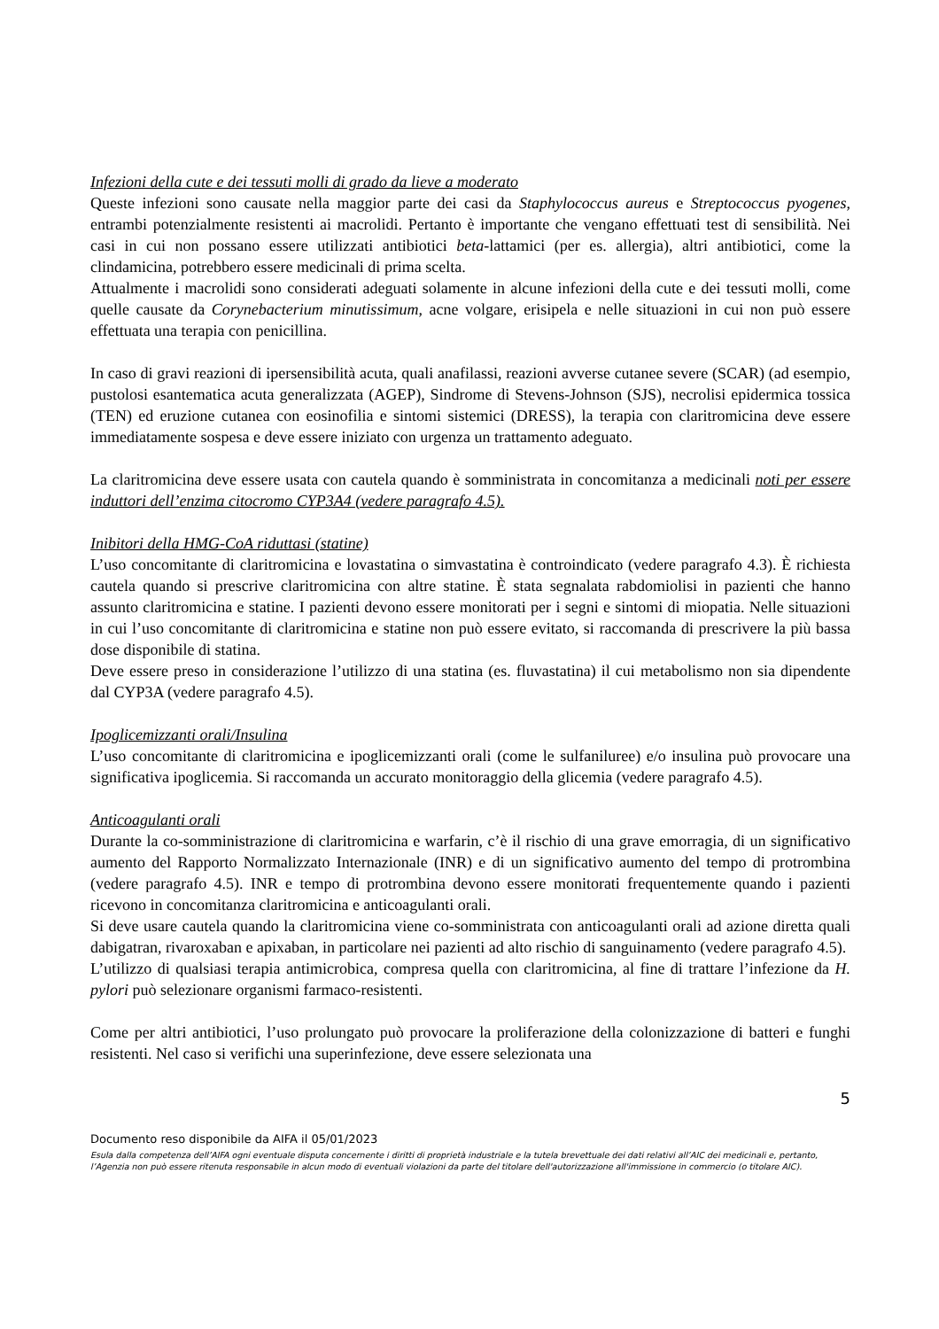Infezioni della cute e dei tessuti molli di grado da lieve a moderato
Queste infezioni sono causate nella maggior parte dei casi da Staphylococcus aureus e Streptococcus pyogenes, entrambi potenzialmente resistenti ai macrolidi. Pertanto è importante che vengano effettuati test di sensibilità. Nei casi in cui non possano essere utilizzati antibiotici beta-lattamici (per es. allergia), altri antibiotici, come la clindamicina, potrebbero essere medicinali di prima scelta.
Attualmente i macrolidi sono considerati adeguati solamente in alcune infezioni della cute e dei tessuti molli, come quelle causate da Corynebacterium minutissimum, acne volgare, erisipela e nelle situazioni in cui non può essere effettuata una terapia con penicillina.
In caso di gravi reazioni di ipersensibilità acuta, quali anafilassi, reazioni avverse cutanee severe (SCAR) (ad esempio, pustolosi esantematica acuta generalizzata (AGEP), Sindrome di Stevens-Johnson (SJS), necrolisi epidermica tossica (TEN) ed eruzione cutanea con eosinofilia e sintomi sistemici (DRESS), la terapia con claritromicina deve essere immediatamente sospesa e deve essere iniziato con urgenza un trattamento adeguato.
La claritromicina deve essere usata con cautela quando è somministrata in concomitanza a medicinali noti per essere induttori dell’enzima citocromo CYP3A4 (vedere paragrafo 4.5).
Inibitori della HMG-CoA riduttasi (statine)
L’uso concomitante di claritromicina e lovastatina o simvastatina è controindicato (vedere paragrafo 4.3). È richiesta cautela quando si prescrive claritromicina con altre statine. È stata segnalata rabdomiolisi in pazienti che hanno assunto claritromicina e statine. I pazienti devono essere monitorati per i segni e sintomi di miopatia. Nelle situazioni in cui l’uso concomitante di claritromicina e statine non può essere evitato, si raccomanda di prescrivere la più bassa dose disponibile di statina.
Deve essere preso in considerazione l’utilizzo di una statina (es. fluvastatina) il cui metabolismo non sia dipendente dal CYP3A (vedere paragrafo 4.5).
Ipoglicemizzanti orali/Insulina
L’uso concomitante di claritromicina e ipoglicemizzanti orali (come le sulfaniluree) e/o insulina può provocare una significativa ipoglicemia. Si raccomanda un accurato monitoraggio della glicemia (vedere paragrafo 4.5).
Anticoagulanti orali
Durante la co-somministrazione di claritromicina e warfarin, c’è il rischio di una grave emorragia, di un significativo aumento del Rapporto Normalizzato Internazionale (INR) e di un significativo aumento del tempo di protrombina (vedere paragrafo 4.5). INR e tempo di protrombina devono essere monitorati frequentemente quando i pazienti ricevono in concomitanza claritromicina e anticoagulanti orali.
Si deve usare cautela quando la claritromicina viene co-somministrata con anticoagulanti orali ad azione diretta quali dabigatran, rivaroxaban e apixaban, in particolare nei pazienti ad alto rischio di sanguinamento (vedere paragrafo 4.5).
L’utilizzo di qualsiasi terapia antimicrobica, compresa quella con claritromicina, al fine di trattare l’infezione da H. pylori può selezionare organismi farmaco-resistenti.
Come per altri antibiotici, l’uso prolungato può provocare la proliferazione della colonizzazione di batteri e funghi resistenti. Nel caso si verifichi una superinfezione, deve essere selezionata una
5
Documento reso disponibile da AIFA il 05/01/2023
Esula dalla competenza dell’AIFA ogni eventuale disputa concernente i diritti di proprietà industriale e la tutela brevettuale dei dati relativi all’AIC dei medicinali e, pertanto, l’Agenzia non può essere ritenuta responsabile in alcun modo di eventuali violazioni da parte del titolare dell'autorizzazione all'immissione in commercio (o titolare AIC).